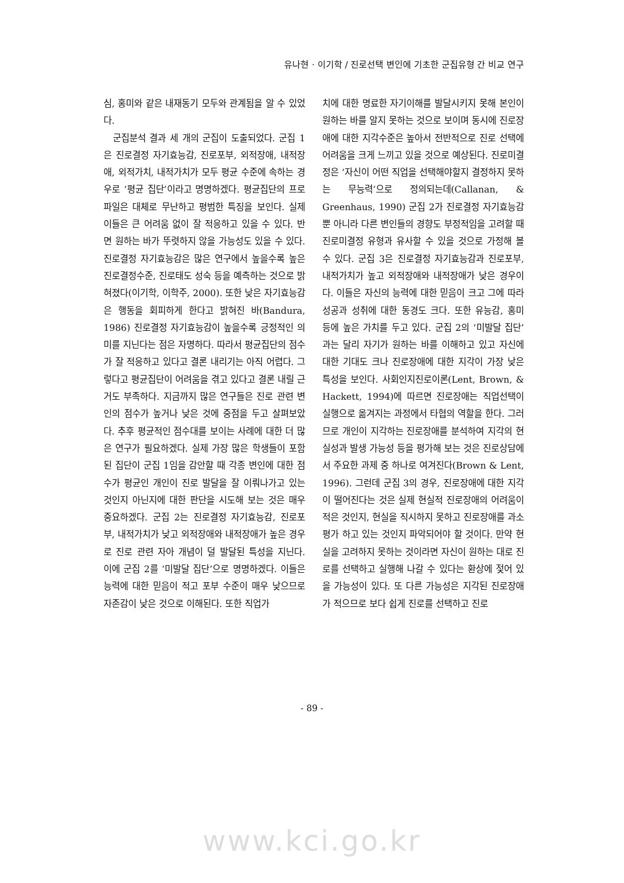유나현 · 이기학 / 진로선택 변인에 기초한 군집유형 간 비교 연구
심, 홍미와 같은 내재동기 모두와 관계됨을 알 수 있었다.
군집분석 결과 세 개의 군집이 도출되었다. 군집 1은 진로결정 자기효능감, 진로포부, 외적장애, 내적장애, 외적가치, 내적가치가 모두 평균 수준에 속하는 경우로 ‘평균 집단’이라고 명명하겠다. 평균집단의 프로파일은 대체로 무난하고 평범한 특징을 보인다. 실제 이들은 큰 어려움 없이 잘 적응하고 있을 수 있다. 반면 원하는 바가 뚜렷하지 않을 가능성도 있을 수 있다. 진로결정 자기효능감은 많은 연구에서 높을수록 높은 진로결정수준, 진로태도 성숙 등을 예측하는 것으로 밝혀졌다(이기학, 이학주, 2000). 또한 낮은 자기효능감은 행동을 회피하게 한다고 밝혀진 바(Bandura, 1986) 진로결정 자기효능감이 높을수록 긍정적인 의미를 지닌다는 점은 자명하다. 따라서 평균집단의 점수가 잘 적응하고 있다고 결론 내리기는 아직 어렵다. 그렇다고 평균집단이 어려움을 겪고 있다고 결론 내릴 근거도 부족하다. 지금까지 많은 연구들은 진로 관련 변인의 점수가 높거나 낮은 것에 중점을 두고 살펴보았다. 추후 평균적인 점수대를 보이는 사례에 대한 더 많은 연구가 필요하겠다. 실제 가장 많은 학생들이 포함된 집단이 군집 1임을 감안할 때 각종 변인에 대한 점수가 평균인 개인이 진로 발달을 잘 이뤄나가고 있는 것인지 아닌지에 대한 판단을 시도해 보는 것은 매우 중요하겠다. 군집 2는 진로결정 자기효능감, 진로포부, 내적가치가 낮고 외적장애와 내적장애가 높은 경우로 진로 관련 자아 개념이 덜 발달된 특성을 지닌다. 이에 군집 2를 ‘미발달 집단’으로 명명하겠다. 이들은 능력에 대한 믿음이 적고 포부 수준이 매우 낮으므로 자존감이 낮은 것으로 이해된다. 또한 직업가
치에 대한 명료한 자기이해를 발달시키지 못해 본인이 원하는 바를 알지 못하는 것으로 보이며 동시에 진로장애에 대한 지각수준은 높아서 전반적으로 진로 선택에 어려움을 크게 느끼고 있을 것으로 예상된다. 진로미결정은 ‘자신이 어떤 직업을 선택해야할지 결정하지 못하는 무능력’으로 정의되는데(Callanan, & Greenhaus, 1990) 군집 2가 진로결정 자기효능감 뿐 아니라 다른 변인들의 경향도 부정적임을 고려할 때 진로미결정 유형과 유사할 수 있을 것으로 가정해 볼 수 있다. 군집 3은 진로결정 자기효능감과 진로포부, 내적가치가 높고 외적장애와 내적장애가 낮은 경우이다. 이들은 자신의 능력에 대한 믿음이 크고 그에 따라 성공과 성취에 대한 동경도 크다. 또한 유능감, 홍미 등에 높은 가치를 두고 있다. 군집 2의 ‘미발달 집단’과는 달리 자기가 원하는 바를 이해하고 있고 자신에 대한 기대도 크나 진로장애에 대한 지각이 가장 낮은 특성을 보인다. 사회인지진로이론(Lent, Brown, & Hackett, 1994)에 따르면 진로장애는 직업선택이 실행으로 옮겨지는 과정에서 타협의 역할을 한다. 그러므로 개인이 지각하는 진로장애를 분석하여 지각의 현실성과 발생 가능성 등을 평가해 보는 것은 진로상담에서 주요한 과제 중 하나로 여겨진다(Brown & Lent, 1996). 그런데 군집 3의 경우, 진로장애에 대한 지각이 떨어진다는 것은 실제 현실적 진로장애의 어려움이 적은 것인지, 현실을 직시하지 못하고 진로장애를 과소평가 하고 있는 것인지 파악되어야 할 것이다. 만약 현실을 고려하지 못하는 것이라면 자신이 원하는 대로 진로를 선택하고 실행해 나갈 수 있다는 환상에 젖어 있을 가능성이 있다. 또 다른 가능성은 지각된 진로장애가 적으므로 보다 쉽게 진로를 선택하고 진로
- 89 -
www.kci.go.kr